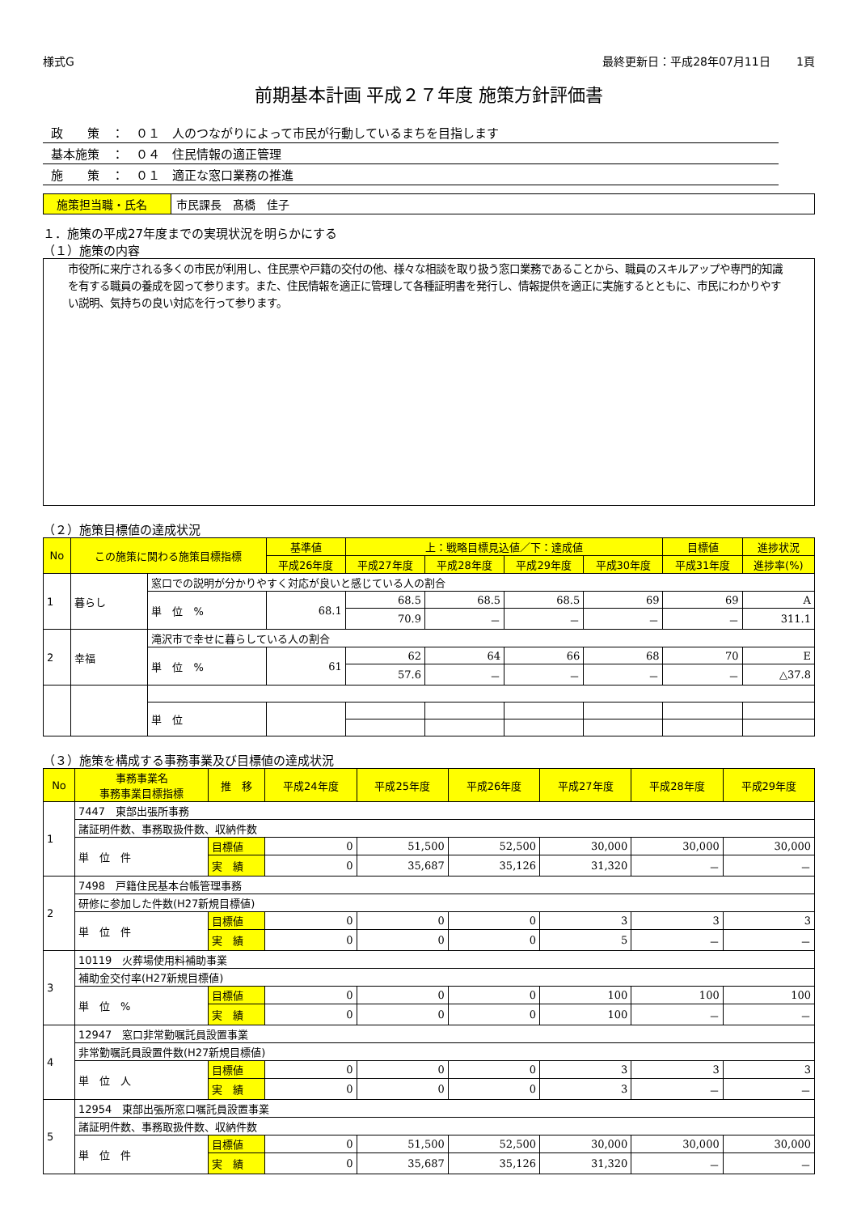様式G 最終更新日：平成28年07月11日　　 1頁
前期基本計画 平成２７年度 施策方針評価書
政　　策　：　０１　人のつながりによって市民が行動しているまちを目指します
基本施策　：　０４　住民情報の適正管理
施　　策　：　０１　適正な窓口業務の推進
施策担当職・氏名 市民課長　髙橋　佳子
１．施策の平成27年度までの実現状況を明らかにする
（１）施策の内容
市役所に来庁される多くの市民が利用し、住民票や戸籍の交付の他、様々な相談を取り扱う窓口業務であることから、職員のスキルアップや専門的知識を有する職員の養成を図って参ります。また、住民情報を適正に管理して各種証明書を発行し、情報提供を適正に実施するとともに、市民にわかりやすい説明、気持ちの良い対応を行って参ります。
（２）施策目標値の達成状況
| No | この施策に関わる施策目標指標 | | 基準値 | 上：戦略目標見込値／下：達成値 | | | | 目標値 | 進捗状況 |
| --- | --- | --- | --- | --- | --- | --- | --- | --- | --- |
| | | | 平成26年度 | 平成27年度 | 平成28年度 | 平成29年度 | 平成30年度 | 平成31年度 | 進捗率(%) |
| 1 | 暮らし | 窓口での説明が分かりやすく対応が良いと感じている人の割合 | | | | | | | |
| | | 単 位 % | 68.1 | 68.5 | 68.5 | 68.5 | 69 | 69 | A |
| | | | | 70.9 | － | － | － | － | 311.1 |
| 2 | 幸福 | 滝沢市で幸せに暮らしている人の割合 | | | | | | | |
| | | 単 位 % | 61 | 62 | 64 | 66 | 68 | 70 | E |
| | | | | 57.6 | － | － | － | － | △37.8 |
| | | 単 位 | | | | | | | |
（３）施策を構成する事務事業及び目標値の達成状況
| No | 事務事業名 事務事業目標指標 | 推 移 | 平成24年度 | 平成25年度 | 平成26年度 | 平成27年度 | 平成28年度 | 平成29年度 |
| --- | --- | --- | --- | --- | --- | --- | --- | --- |
| 1 | 7447 東部出張所事務 | | | | | | | |
| | 諸証明件数、事務取扱件数、収納件数 | | | | | | | |
| | 単 位 件 | 目標値 | 0 | 51,500 | 52,500 | 30,000 | 30,000 | 30,000 |
| | | 実 績 | 0 | 35,687 | 35,126 | 31,320 | － | － |
| 2 | 7498 戸籍住民基本台帳管理事務 | | | | | | | |
| | 研修に参加した件数(H27新規目標値) | | | | | | | |
| | 単 位 件 | 目標値 | 0 | 0 | 0 | 3 | 3 | 3 |
| | | 実 績 | 0 | 0 | 0 | 5 | － | － |
| 3 | 10119 火葬場使用料補助事業 | | | | | | | |
| | 補助金交付率(H27新規目標値) | | | | | | | |
| | 単 位 % | 目標値 | 0 | 0 | 0 | 100 | 100 | 100 |
| | | 実 績 | 0 | 0 | 0 | 100 | － | － |
| 4 | 12947 窓口非常勤嘱託員設置事業 | | | | | | | |
| | 非常勤嘱託員設置件数(H27新規目標値) | | | | | | | |
| | 単 位 人 | 目標値 | 0 | 0 | 0 | 3 | 3 | 3 |
| | | 実 績 | 0 | 0 | 0 | 3 | － | － |
| 5 | 12954 東部出張所窓口嘱託員設置事業 | | | | | | | |
| | 諸証明件数、事務取扱件数、収納件数 | | | | | | | |
| | 単 位 件 | 目標値 | 0 | 51,500 | 52,500 | 30,000 | 30,000 | 30,000 |
| | | 実 績 | 0 | 35,687 | 35,126 | 31,320 | － | － |